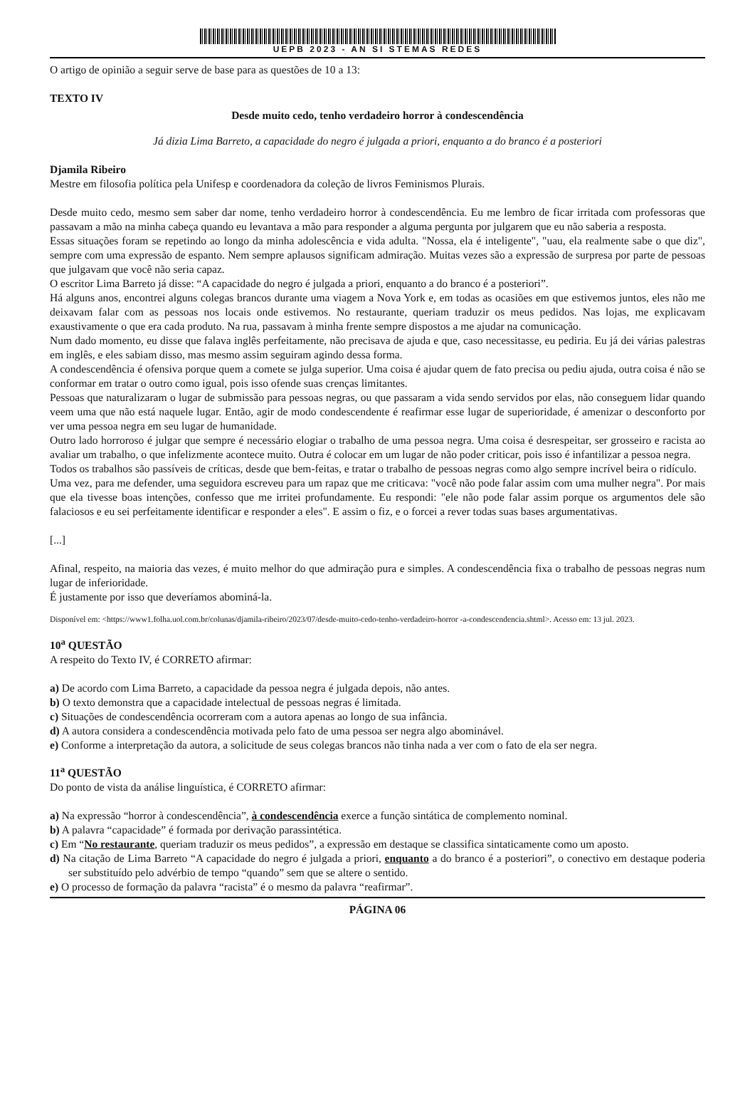UEPB 2023 - AN SI STEMAS REDES
O artigo de opinião a seguir serve de base para as questões de 10 a 13:
TEXTO IV
Desde muito cedo, tenho verdadeiro horror à condescendência
Já dizia Lima Barreto, a capacidade do negro é julgada a priori, enquanto a do branco é a posteriori
Djamila Ribeiro
Mestre em filosofia política pela Unifesp e coordenadora da coleção de livros Feminismos Plurais.
Desde muito cedo, mesmo sem saber dar nome, tenho verdadeiro horror à condescendência. Eu me lembro de ficar irritada com professoras que passavam a mão na minha cabeça quando eu levantava a mão para responder a alguma pergunta por julgarem que eu não saberia a resposta.
Essas situações foram se repetindo ao longo da minha adolescência e vida adulta. "Nossa, ela é inteligente", "uau, ela realmente sabe o que diz", sempre com uma expressão de espanto. Nem sempre aplausos significam admiração. Muitas vezes são a expressão de surpresa por parte de pessoas que julgavam que você não seria capaz.
O escritor Lima Barreto já disse: “A capacidade do negro é julgada a priori, enquanto a do branco é a posteriori”.
Há alguns anos, encontrei alguns colegas brancos durante uma viagem a Nova York e, em todas as ocasiões em que estivemos juntos, eles não me deixavam falar com as pessoas nos locais onde estivemos. No restaurante, queriam traduzir os meus pedidos. Nas lojas, me explicavam exaustivamente o que era cada produto. Na rua, passavam à minha frente sempre dispostos a me ajudar na comunicação.
Num dado momento, eu disse que falava inglês perfeitamente, não precisava de ajuda e que, caso necessitasse, eu pediria. Eu já dei várias palestras em inglês, e eles sabiam disso, mas mesmo assim seguiram agindo dessa forma.
A condescendência é ofensiva porque quem a comete se julga superior. Uma coisa é ajudar quem de fato precisa ou pediu ajuda, outra coisa é não se conformar em tratar o outro como igual, pois isso ofende suas crenças limitantes.
Pessoas que naturalizaram o lugar de submissão para pessoas negras, ou que passaram a vida sendo servidos por elas, não conseguem lidar quando veem uma que não está naquele lugar. Então, agir de modo condescendente é reafirmar esse lugar de superioridade, é amenizar o desconforto por ver uma pessoa negra em seu lugar de humanidade.
Outro lado horroroso é julgar que sempre é necessário elogiar o trabalho de uma pessoa negra. Uma coisa é desrespeitar, ser grosseiro e racista ao avaliar um trabalho, o que infelizmente acontece muito. Outra é colocar em um lugar de não poder criticar, pois isso é infantilizar a pessoa negra.
Todos os trabalhos são passíveis de críticas, desde que bem-feitas, e tratar o trabalho de pessoas negras como algo sempre incrível beira o ridículo.
Uma vez, para me defender, uma seguidora escreveu para um rapaz que me criticava: "você não pode falar assim com uma mulher negra". Por mais que ela tivesse boas intenções, confesso que me irritei profundamente. Eu respondi: "ele não pode falar assim porque os argumentos dele são falaciosos e eu sei perfeitamente identificar e responder a eles". E assim o fiz, e o forcei a rever todas suas bases argumentativas.
[...]
Afinal, respeito, na maioria das vezes, é muito melhor do que admiração pura e simples. A condescendência fixa o trabalho de pessoas negras num lugar de inferioridade.
É justamente por isso que deveríamos abominá-la.
Disponível em: <https://www1.folha.uol.com.br/colunas/djamila-ribeiro/2023/07/desde-muito-cedo-tenho-verdadeiro-horror -a-condescendencia.shtml>. Acesso em: 13 jul. 2023.
10<sup>a</sup> QUESTÃO
A respeito do Texto IV, é CORRETO afirmar:
a) De acordo com Lima Barreto, a capacidade da pessoa negra é julgada depois, não antes.
b) O texto demonstra que a capacidade intelectual de pessoas negras é limitada.
c) Situações de condescendência ocorreram com a autora apenas ao longo de sua infância.
d) A autora considera a condescendência motivada pelo fato de uma pessoa ser negra algo abominável.
e) Conforme a interpretação da autora, a solicitude de seus colegas brancos não tinha nada a ver com o fato de ela ser negra.
11<sup>a</sup> QUESTÃO
Do ponto de vista da análise linguística, é CORRETO afirmar:
a) Na expressão “horror à condescendência”, à condescendência exerce a função sintática de complemento nominal.
b) A palavra “capacidade” é formada por derivação parassintética.
c) Em “No restaurante, queriam traduzir os meus pedidos”, a expressão em destaque se classifica sintaticamente como um aposto.
d) Na citação de Lima Barreto “A capacidade do negro é julgada a priori, enquanto a do branco é a posteriori”, o conectivo em destaque poderia ser substituído pelo advérbio de tempo “quando” sem que se altere o sentido.
e) O processo de formação da palavra “racista” é o mesmo da palavra “reafirmar”.
PÁGINA 06